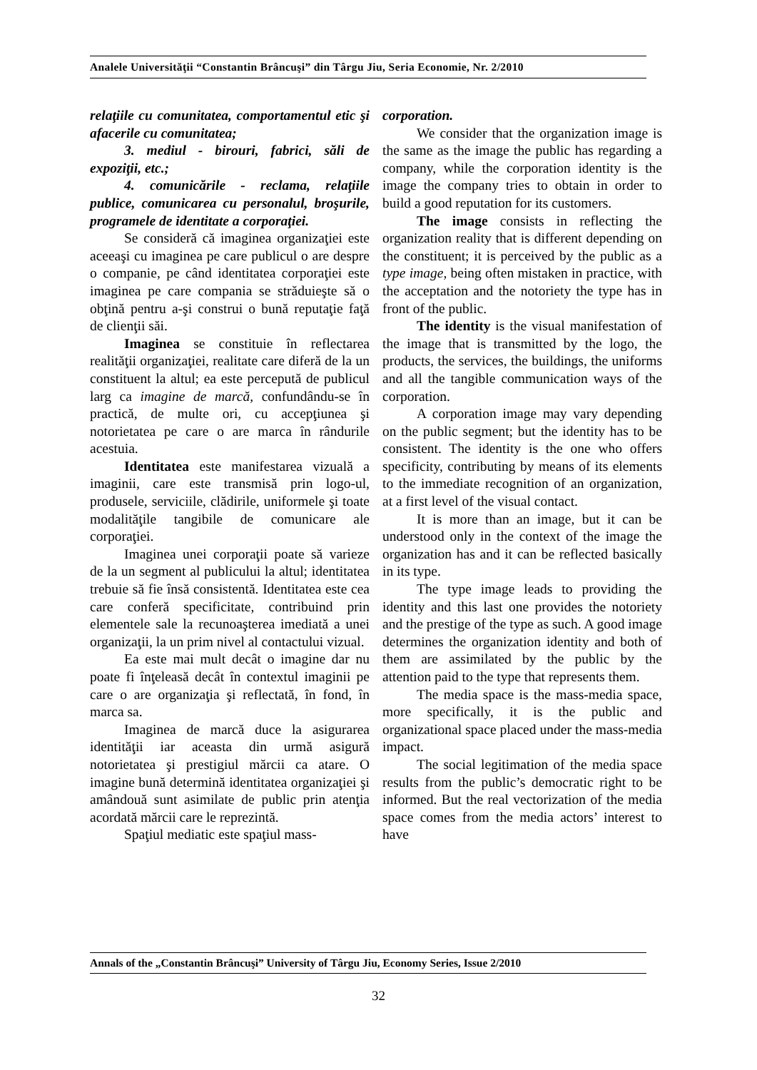Analele Universităţii “Constantin Brâncuşi” din Târgu Jiu, Seria Economie, Nr. 2/2010
relaţiile cu comunitatea, comportamentul etic şi afacerile cu comunitatea;
3. mediul - birouri, fabrici, săli de expoziţii, etc.;
4. comunicările - reclama, relaţiile publice, comunicarea cu personalul, broşurile, programele de identitate a corporaţiei.
Se consideră că imaginea organizaţiei este aceeaşi cu imaginea pe care publicul o are despre o companie, pe când identitatea corporaţiei este imaginea pe care compania se străduieşte să o obţină pentru a-şi construi o bună reputaţie faţă de clienţii săi.
Imaginea se constituie în reflectarea realităţii organizaţiei, realitate care diferă de la un constituent la altul; ea este percepută de publicul larg ca imagine de marcă, confundându-se în practică, de multe ori, cu accepţiunea şi notorietatea pe care o are marca în rândurile acestuia.
Identitatea este manifestarea vizuală a imaginii, care este transmisă prin logo-ul, produsele, serviciile, clădirile, uniformele şi toate modalităţile tangibile de comunicare ale corporaţiei.
Imaginea unei corporaţii poate să varieze de la un segment al publicului la altul; identitatea trebuie să fie însă consistentă. Identitatea este cea care conferă specificitate, contribuind prin elementele sale la recunoaşterea imediată a unei organizaţii, la un prim nivel al contactului vizual.
Ea este mai mult decât o imagine dar nu poate fi înţeleasă decât în contextul imaginii pe care o are organizaţia şi reflectată, în fond, în marca sa.
Imaginea de marcă duce la asigurarea identităţii iar aceasta din urmă asigură notorietatea şi prestigiul mărcii ca atare. O imagine bună determină identitatea organizaţiei şi amândouă sunt asimilate de public prin atenţia acordată mărcii care le reprezintă.
Spaţiul mediatic este spaţiul mass-
corporation.
We consider that the organization image is the same as the image the public has regarding a company, while the corporation identity is the image the company tries to obtain in order to build a good reputation for its customers.
The image consists in reflecting the organization reality that is different depending on the constituent; it is perceived by the public as a type image, being often mistaken in practice, with the acceptation and the notoriety the type has in front of the public.
The identity is the visual manifestation of the image that is transmitted by the logo, the products, the services, the buildings, the uniforms and all the tangible communication ways of the corporation.
A corporation image may vary depending on the public segment; but the identity has to be consistent. The identity is the one who offers specificity, contributing by means of its elements to the immediate recognition of an organization, at a first level of the visual contact.
It is more than an image, but it can be understood only in the context of the image the organization has and it can be reflected basically in its type.
The type image leads to providing the identity and this last one provides the notoriety and the prestige of the type as such. A good image determines the organization identity and both of them are assimilated by the public by the attention paid to the type that represents them.
The media space is the mass-media space, more specifically, it is the public and organizational space placed under the mass-media impact.
The social legitimation of the media space results from the public’s democratic right to be informed. But the real vectorization of the media space comes from the media actors’ interest to have
Annals of the „Constantin Brâncuşi” University of Târgu Jiu, Economy Series, Issue 2/2010
32